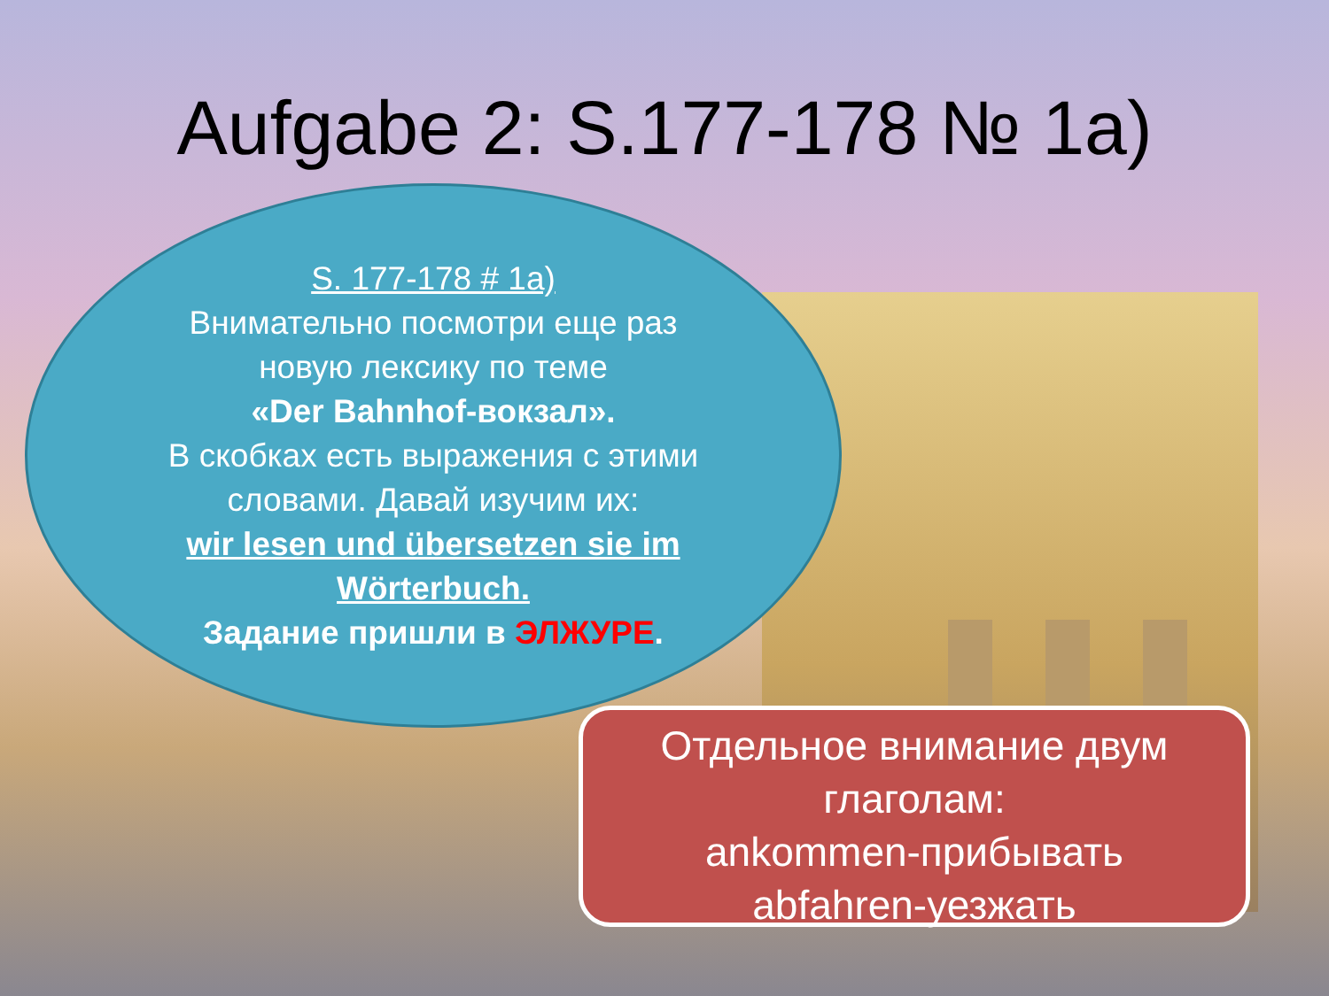Aufgabe 2: S.177-178 № 1a)
S. 177-178 # 1a)
Внимательно посмотри еще раз новую лексику по теме
«Der Bahnhof-вокзал».
В скобках есть выражения с этими словами. Давай изучим их:
wir lesen und übersetzen sie im Wörterbuch.
Задание пришли в ЭЛЖУРЕ.
Отдельное внимание двум глаголам:
ankommen-прибывать
abfahren-уезжать